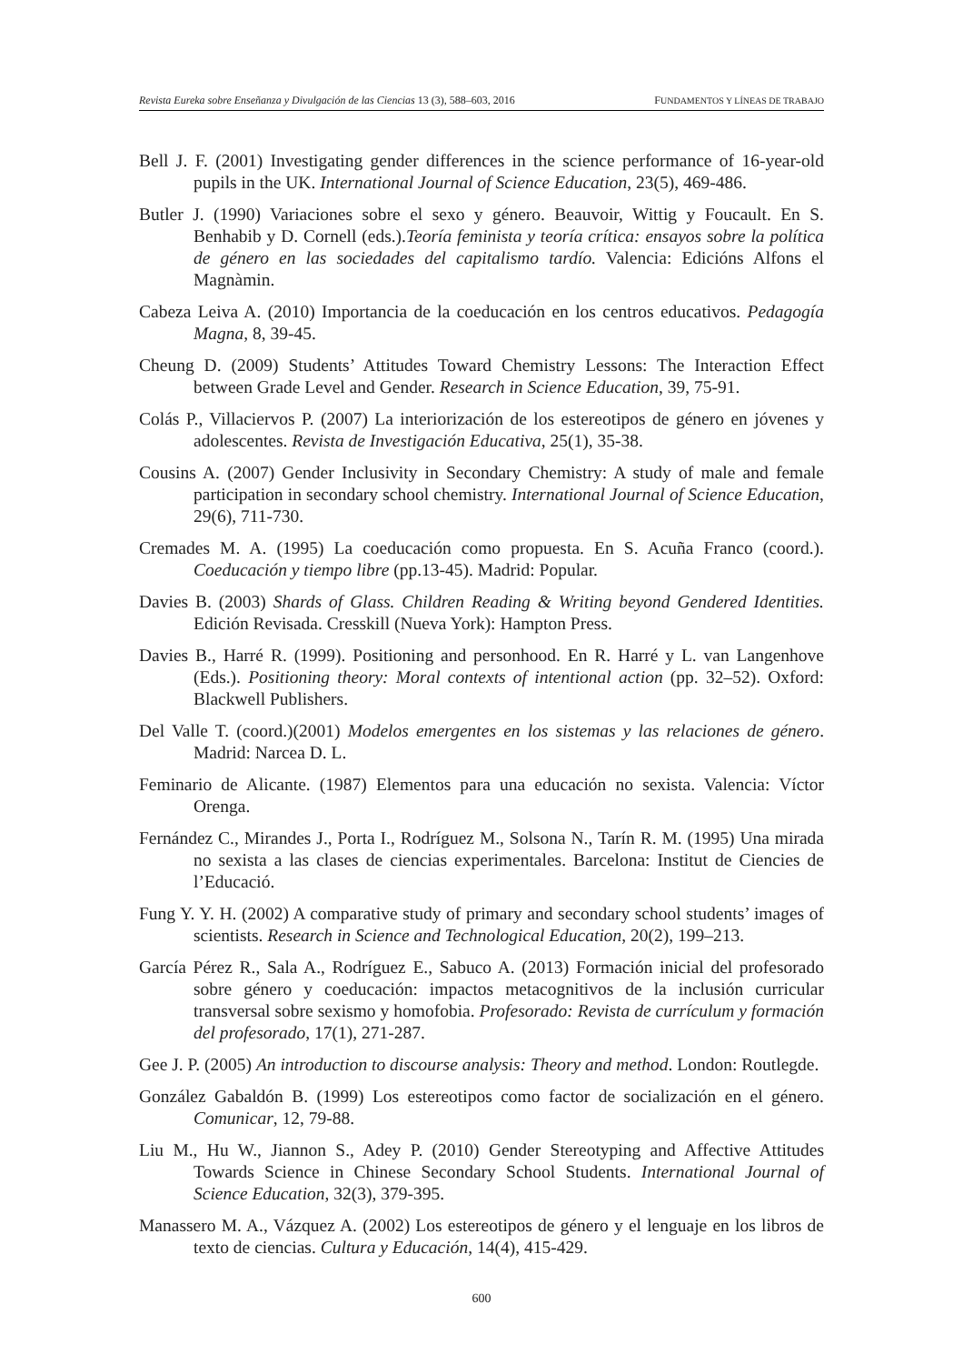Revista Eureka sobre Enseñanza y Divulgación de las Ciencias 13 (3), 588–603, 2016 FUNDAMENTOS Y LÍNEAS DE TRABAJO
Bell J. F. (2001) Investigating gender differences in the science performance of 16-year-old pupils in the UK. International Journal of Science Education, 23(5), 469-486.
Butler J. (1990) Variaciones sobre el sexo y género. Beauvoir, Wittig y Foucault. En S. Benhabib y D. Cornell (eds.).Teoría feminista y teoría crítica: ensayos sobre la política de género en las sociedades del capitalismo tardío. Valencia: Edicións Alfons el Magnàmin.
Cabeza Leiva A. (2010) Importancia de la coeducación en los centros educativos. Pedagogía Magna, 8, 39-45.
Cheung D. (2009) Students’ Attitudes Toward Chemistry Lessons: The Interaction Effect between Grade Level and Gender. Research in Science Education, 39, 75-91.
Colás P., Villaciervos P. (2007) La interiorización de los estereotipos de género en jóvenes y adolescentes. Revista de Investigación Educativa, 25(1), 35-38.
Cousins A. (2007) Gender Inclusivity in Secondary Chemistry: A study of male and female participation in secondary school chemistry. International Journal of Science Education, 29(6), 711-730.
Cremades M. A. (1995) La coeducación como propuesta. En S. Acuña Franco (coord.). Coeducación y tiempo libre (pp.13-45). Madrid: Popular.
Davies B. (2003) Shards of Glass. Children Reading & Writing beyond Gendered Identities. Edición Revisada. Cresskill (Nueva York): Hampton Press.
Davies B., Harré R. (1999). Positioning and personhood. En R. Harré y L. van Langenhove (Eds.). Positioning theory: Moral contexts of intentional action (pp. 32–52). Oxford: Blackwell Publishers.
Del Valle T. (coord.)(2001) Modelos emergentes en los sistemas y las relaciones de género. Madrid: Narcea D. L.
Feminario de Alicante. (1987) Elementos para una educación no sexista. Valencia: Víctor Orenga.
Fernández C., Mirandes J., Porta I., Rodríguez M., Solsona N., Tarín R. M. (1995) Una mirada no sexista a las clases de ciencias experimentales. Barcelona: Institut de Ciencies de l’Educació.
Fung Y. Y. H. (2002) A comparative study of primary and secondary school students’ images of scientists. Research in Science and Technological Education, 20(2), 199–213.
García Pérez R., Sala A., Rodríguez E., Sabuco A. (2013) Formación inicial del profesorado sobre género y coeducación: impactos metacognitivos de la inclusión curricular transversal sobre sexismo y homofobia. Profesorado: Revista de currículum y formación del profesorado, 17(1), 271-287.
Gee J. P. (2005) An introduction to discourse analysis: Theory and method. London: Routlegde.
González Gabaldón B. (1999) Los estereotipos como factor de socialización en el género. Comunicar, 12, 79-88.
Liu M., Hu W., Jiannon S., Adey P. (2010) Gender Stereotyping and Affective Attitudes Towards Science in Chinese Secondary School Students. International Journal of Science Education, 32(3), 379-395.
Manassero M. A., Vázquez A. (2002) Los estereotipos de género y el lenguaje en los libros de texto de ciencias. Cultura y Educación, 14(4), 415-429.
600